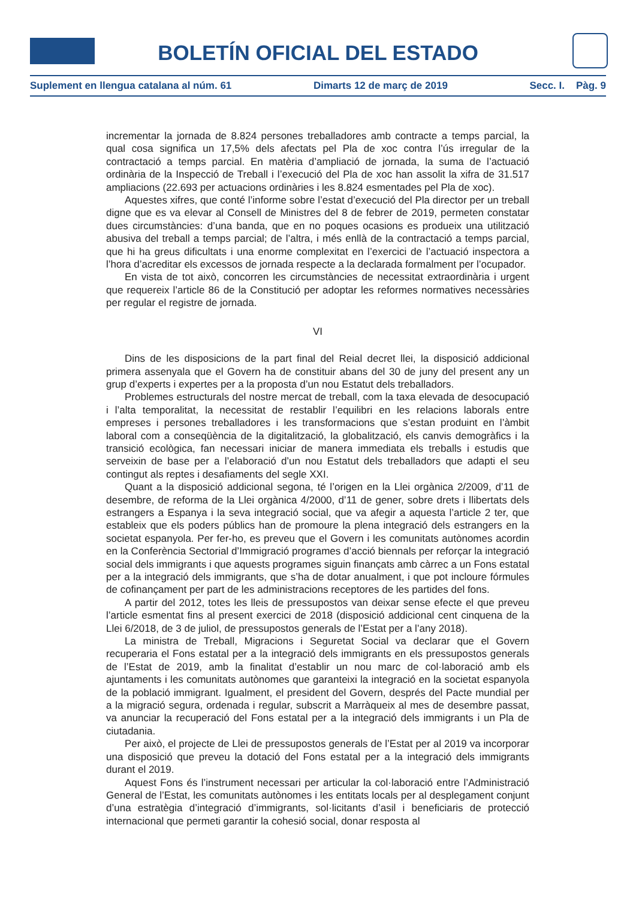BOLETÍN OFICIAL DEL ESTADO
Suplement en llengua catalana al núm. 61 Dimarts 12 de març de 2019 Secc. I. Pàg. 9
incrementar la jornada de 8.824 persones treballadores amb contracte a temps parcial, la qual cosa significa un 17,5% dels afectats pel Pla de xoc contra l’ús irregular de la contractació a temps parcial. En matèria d’ampliació de jornada, la suma de l’actuació ordinària de la Inspecció de Treball i l’execució del Pla de xoc han assolit la xifra de 31.517 ampliacions (22.693 per actuacions ordinàries i les 8.824 esmentades pel Pla de xoc).
Aquestes xifres, que conté l’informe sobre l’estat d’execució del Pla director per un treball digne que es va elevar al Consell de Ministres del 8 de febrer de 2019, permeten constatar dues circumstàncies: d’una banda, que en no poques ocasions es produeix una utilització abusiva del treball a temps parcial; de l’altra, i més enllà de la contractació a temps parcial, que hi ha greus dificultats i una enorme complexitat en l’exercici de l’actuació inspectora a l’hora d’acreditar els excessos de jornada respecte a la declarada formalment per l’ocupador.
En vista de tot això, concorren les circumstàncies de necessitat extraordinària i urgent que requereix l’article 86 de la Constitució per adoptar les reformes normatives necessàries per regular el registre de jornada.
VI
Dins de les disposicions de la part final del Reial decret llei, la disposició addicional primera assenyala que el Govern ha de constituir abans del 30 de juny del present any un grup d’experts i expertes per a la proposta d’un nou Estatut dels treballadors.
Problemes estructurals del nostre mercat de treball, com la taxa elevada de desocupació i l’alta temporalitat, la necessitat de restablir l’equilibri en les relacions laborals entre empreses i persones treballadores i les transformacions que s’estan produint en l’àmbit laboral com a conseqüència de la digitalització, la globalització, els canvis demogràfics i la transició ecològica, fan necessari iniciar de manera immediata els treballs i estudis que serveixin de base per a l’elaboració d’un nou Estatut dels treballadors que adapti el seu contingut als reptes i desafiaments del segle XXI.
Quant a la disposició addicional segona, té l’origen en la Llei orgànica 2/2009, d’11 de desembre, de reforma de la Llei orgànica 4/2000, d’11 de gener, sobre drets i llibertats dels estrangers a Espanya i la seva integració social, que va afegir a aquesta l’article 2 ter, que estableix que els poders públics han de promoure la plena integració dels estrangers en la societat espanyola. Per fer-ho, es preveu que el Govern i les comunitats autònomes acordin en la Conferència Sectorial d’Immigració programes d’acció biennals per reforçar la integració social dels immigrants i que aquests programes siguin finançats amb càrrec a un Fons estatal per a la integració dels immigrants, que s’ha de dotar anualment, i que pot incloure fórmules de cofinançament per part de les administracions receptores de les partides del fons.
A partir del 2012, totes les lleis de pressupostos van deixar sense efecte el que preveu l’article esmentat fins al present exercici de 2018 (disposició addicional cent cinquena de la Llei 6/2018, de 3 de juliol, de pressupostos generals de l’Estat per a l’any 2018).
La ministra de Treball, Migracions i Seguretat Social va declarar que el Govern recuperaria el Fons estatal per a la integració dels immigrants en els pressupostos generals de l’Estat de 2019, amb la finalitat d’establir un nou marc de col·laboració amb els ajuntaments i les comunitats autònomes que garanteixi la integració en la societat espanyola de la població immigrant. Igualment, el president del Govern, després del Pacte mundial per a la migració segura, ordenada i regular, subscrit a Marràqueix al mes de desembre passat, va anunciar la recuperació del Fons estatal per a la integració dels immigrants i un Pla de ciutadania.
Per això, el projecte de Llei de pressupostos generals de l’Estat per al 2019 va incorporar una disposició que preveu la dotació del Fons estatal per a la integració dels immigrants durant el 2019.
Aquest Fons és l’instrument necessari per articular la col·laboració entre l’Administració General de l’Estat, les comunitats autònomes i les entitats locals per al desplegament conjunt d’una estratègia d’integració d’immigrants, sol·licitants d’asil i beneficiaris de protecció internacional que permeti garantir la cohesió social, donar resposta al